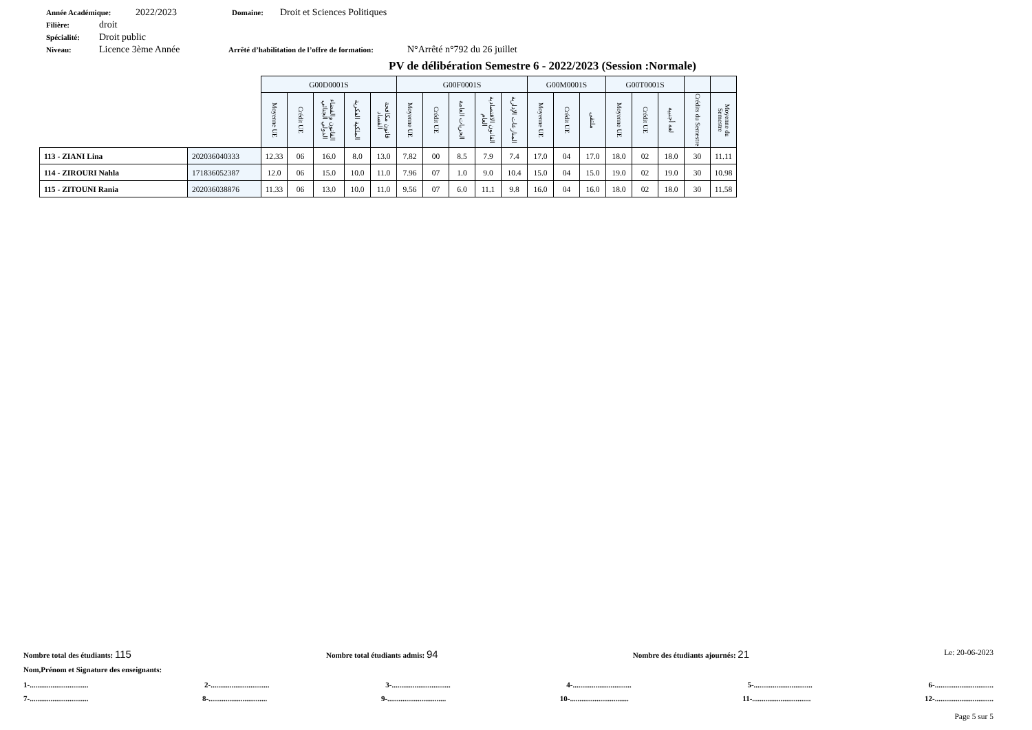Année Académique: 2022/2023 Domaine: Droit et Sciences Politiques
Filière: droit
Spécialité: Droit public
Niveau: Licence 3ème Année Arrêté d’habilitation de l’offre de formation: N°Arrêté n°792 du 26 juillet
PV de délibération Semestre 6 - 2022/2023 (Session :Normale)
| | | G00D0001S | | | | | G00F0001S | | | | | G00M0001S | | | G00T0001S | | | | |
| --- | --- | --- | --- | --- | --- | --- | --- | --- | --- | --- | --- | --- | --- | --- | --- | --- | --- | --- | --- |
| | | Moyenne UE | Crédit UE | القانون والقضاء الدولي الجنائي | الملكية الفكرية | قانون مكافحة الفساد | Moyenne UE | Crédit UE | الحريات العامة | القانون الاقتصادية العام | المنازعات الإدارية | Moyenne UE | Crédit UE | ملتقى | Moyenne UE | Crédit UE | لغة أجنبية | Crédits du Semestre | Moyenne du Semestre |
| 113 - ZIANI Lina | 202036040333 | 12.33 | 06 | 16.0 | 8.0 | 13.0 | 7.82 | 00 | 8.5 | 7.9 | 7.4 | 17.0 | 04 | 17.0 | 18.0 | 02 | 18.0 | 30 | 11.11 |
| 114 - ZIROURI Nahla | 171836052387 | 12.0 | 06 | 15.0 | 10.0 | 11.0 | 7.96 | 07 | 1.0 | 9.0 | 10.4 | 15.0 | 04 | 15.0 | 19.0 | 02 | 19.0 | 30 | 10.98 |
| 115 - ZITOUNI Rania | 202036038876 | 11.33 | 06 | 13.0 | 10.0 | 11.0 | 9.56 | 07 | 6.0 | 11.1 | 9.8 | 16.0 | 04 | 16.0 | 18.0 | 02 | 18.0 | 30 | 11.58 |
Nombre total des étudiants: 115 Nombre total étudiants admis: 94 Nombre des étudiants ajournés: 21 Le: 20-06-2023
Nom,Prénom et Signature des enseignants:
1-............................... 2-............................... 3-............................... 4-............................... 5-............................... 6-...............................
7-............................... 8-............................... 9-............................... 10-............................... 11-............................... 12-...............................
Page 5 sur 5